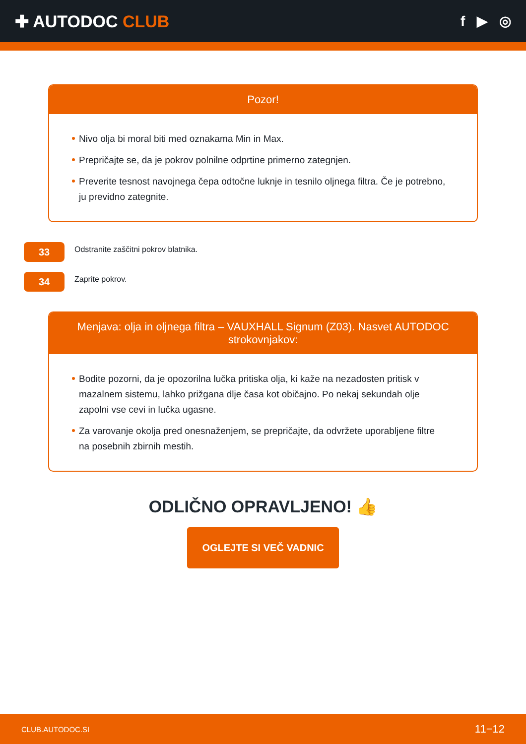✚ AUTODOC CLUB
f ▶ ◎
Pozor!
Nivo olja bi moral biti med oznakama Min in Max.
Prepričajte se, da je pokrov polnilne odprtine primerno zategnjen.
Preverite tesnost navojnega čepa odtočne luknje in tesnilo oljnega filtra. Če je potrebno, ju previdno zategnite.
33
Odstranite zaščitni pokrov blatnika.
34
Zaprite pokrov.
Menjava: olja in oljnega filtra – VAUXHALL Signum (Z03). Nasvet AUTODOC strokovnjakov:
Bodite pozorni, da je opozorilna lučka pritiska olja, ki kaže na nezadosten pritisk v mazalnem sistemu, lahko prižgana dlje časa kot običajno. Po nekaj sekundah olje zapolni vse cevi in lučka ugasne.
Za varovanje okolja pred onesnaženjem, se prepričajte, da odvržete uporabljene filtre na posebnih zbirnih mestih.
ODLIČNO OPRAVLJENO! 👍
OGLEJTE SI VEČ VADNIC
CLUB.AUTODOC.SI 11−12